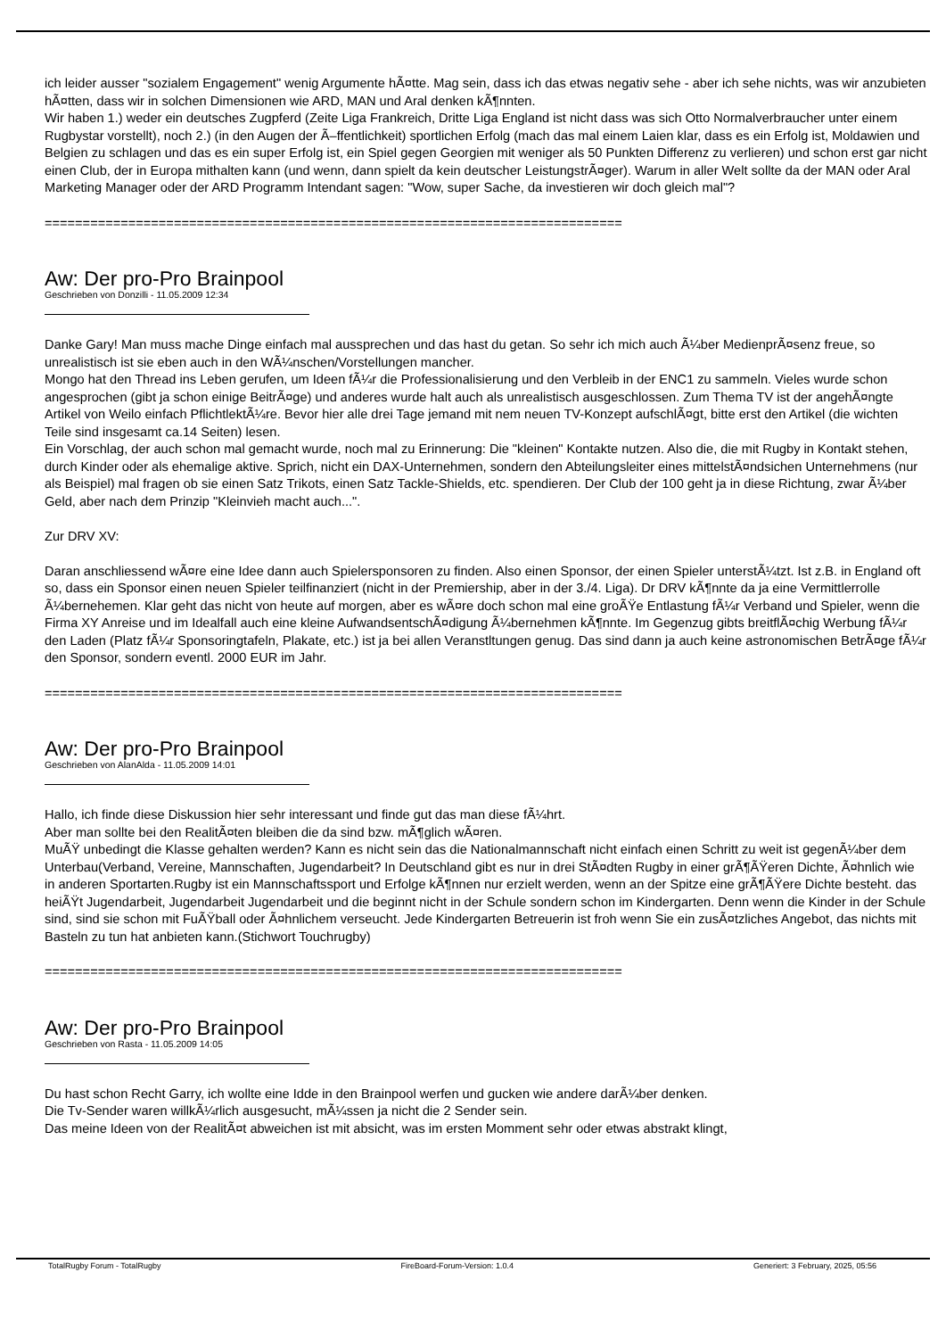ich leider ausser "sozialem Engagement" wenig Argumente hÃ¤tte. Mag sein, dass ich das etwas negativ sehe - aber ich sehe nichts, was wir anzubieten hÃ¤tten, dass wir in solchen Dimensionen wie ARD, MAN und Aral denken kÃ¶nnten.
Wir haben 1.) weder ein deutsches Zugpferd (Zeite Liga Frankreich, Dritte Liga England ist nicht dass was sich Otto Normalverbraucher unter einem Rugbystar vorstellt), noch 2.) (in den Augen der Ã–ffentlichkeit) sportlichen Erfolg (mach das mal einem Laien klar, dass es ein Erfolg ist, Moldawien und Belgien zu schlagen und das es ein super Erfolg ist, ein Spiel gegen Georgien mit weniger als 50 Punkten Differenz zu verlieren) und schon erst gar nicht einen Club, der in Europa mithalten kann (und wenn, dann spielt da kein deutscher LeistungstrÃ¤ger). Warum in aller Welt sollte da der MAN oder Aral Marketing Manager oder der ARD Programm Intendant sagen: "Wow, super Sache, da investieren wir doch gleich mal"?
============================================================================
Aw: Der pro-Pro Brainpool
Geschrieben von Donzilli - 11.05.2009 12:34
Danke Gary! Man muss mache Dinge einfach mal aussprechen und das hast du getan. So sehr ich mich auch Ã¼ber MedienprÃ¤senz freue, so unrealistisch ist sie eben auch in den WÃ¼nschen/Vorstellungen mancher.
Mongo hat den Thread ins Leben gerufen, um Ideen fÃ¼r die Professionalisierung und den Verbleib in der ENC1 zu sammeln. Vieles wurde schon angesprochen (gibt ja schon einige BeitrÃ¤ge) und anderes wurde halt auch als unrealistisch ausgeschlossen. Zum Thema TV ist der angehÃ¤ngte Artikel von Weilo einfach PflichtlektÃ¼re. Bevor hier alle drei Tage jemand mit nem neuen TV-Konzept aufschlÃ¤gt, bitte erst den Artikel (die wichten Teile sind insgesamt ca.14 Seiten) lesen.
Ein Vorschlag, der auch schon mal gemacht wurde, noch mal zu Erinnerung: Die "kleinen" Kontakte nutzen. Also die, die mit Rugby in Kontakt stehen, durch Kinder oder als ehemalige aktive. Sprich, nicht ein DAX-Unternehmen, sondern den Abteilungsleiter eines mittelstÃ¤ndsichen Unternehmens (nur als Beispiel) mal fragen ob sie einen Satz Trikots, einen Satz Tackle-Shields, etc. spendieren. Der Club der 100 geht ja in diese Richtung, zwar Ã¼ber Geld, aber nach dem Prinzip "Kleinvieh macht auch...".
Zur DRV XV:
Daran anschliessend wÃ¤re eine Idee dann auch Spielersponsoren zu finden. Also einen Sponsor, der einen Spieler unterstÃ¼tzt. Ist z.B. in England oft so, dass ein Sponsor einen neuen Spieler teilfinanziert (nicht in der Premiership, aber in der 3./4. Liga). Dr DRV kÃ¶nnte da ja eine Vermittlerrolle Ã¼bernehemen. Klar geht das nicht von heute auf morgen, aber es wÃ¤re doch schon mal eine groÃŸe Entlastung fÃ¼r Verband und Spieler, wenn die Firma XY Anreise und im Idealfall auch eine kleine AufwandsentschÃ¤digung Ã¼bernehmen kÃ¶nnte. Im Gegenzug gibts breitflÃ¤chig Werbung fÃ¼r den Laden (Platz fÃ¼r Sponsoringtafeln, Plakate, etc.) ist ja bei allen Veranstltungen genug. Das sind dann ja auch keine astronomischen BetrÃ¤ge fÃ¼r den Sponsor, sondern eventl. 2000 EUR im Jahr.
============================================================================
Aw: Der pro-Pro Brainpool
Geschrieben von AlanAlda - 11.05.2009 14:01
Hallo, ich finde diese Diskussion hier sehr interessant und finde gut das man diese fÃ¼hrt.
Aber man sollte bei den RealitÃ¤ten bleiben die da sind bzw. mÃ¶glich wÃ¤ren.
MuÃŸ unbedingt die Klasse gehalten werden? Kann es nicht sein das die Nationalmannschaft nicht einfach einen Schritt zu weit ist gegenÃ¼ber dem Unterbau(Verband, Vereine, Mannschaften, Jugendarbeit? In Deutschland gibt es nur in drei StÃ¤dten Rugby in einer grÃ¶ÃŸeren Dichte, Ã¤hnlich wie in anderen Sportarten.Rugby ist ein Mannschaftssport und Erfolge kÃ¶nnen nur erzielt werden, wenn an der Spitze eine grÃ¶ÃŸere Dichte besteht. das heiÃŸt Jugendarbeit, Jugendarbeit Jugendarbeit und die beginnt nicht in der Schule sondern schon im Kindergarten. Denn wenn die Kinder in der Schule sind, sind sie schon mit FuÃŸball oder Ã¤hnlichem verseucht. Jede Kindergarten Betreuerin ist froh wenn Sie ein zusÃ¤tzliches Angebot, das nichts mit Basteln zu tun hat anbieten kann.(Stichwort Touchrugby)
============================================================================
Aw: Der pro-Pro Brainpool
Geschrieben von Rasta - 11.05.2009 14:05
Du hast schon Recht Garry, ich wollte eine Idde in den Brainpool werfen und gucken wie andere darÃ¼ber denken.
Die Tv-Sender waren willkÃ¼rlich ausgesucht, mÃ¼ssen ja nicht die 2 Sender sein.
Das meine Ideen von der RealitÃ¤t abweichen ist mit absicht, was im ersten Momment sehr oder etwas abstrakt klingt,
TotalRugby Forum - TotalRugby FireBoard-Forum-Version: 1.0.4 Generiert: 3 February, 2025, 05:56